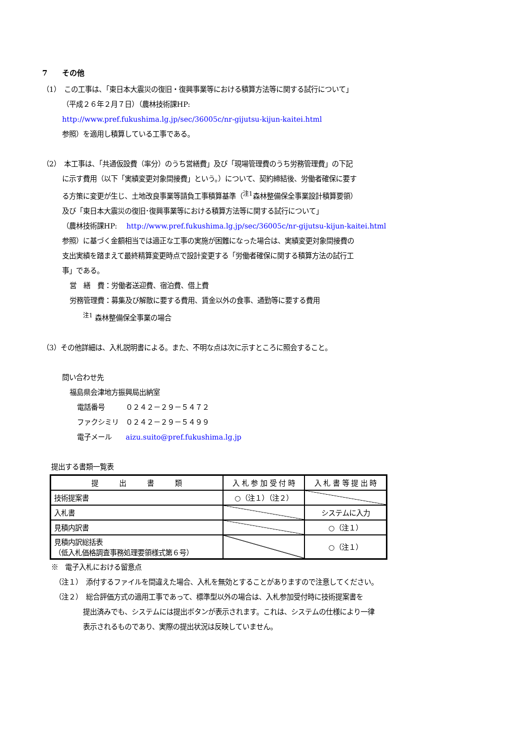7　　その他
（1）　この工事は、「東日本大震災の復旧・復興事業等における積算方法等に関する試行について」
（平成２６年２月７日）（農林技術課HP:
http://www.pref.fukushima.lg.jp/sec/36005c/nr-gijutsu-kijun-kaitei.html
参照）を適用し積算している工事である。
（2）　本工事は、「共通仮設費（率分）のうち営繕費」及び「現場管理費のうち労務管理費」の下記
に示す費用（以下「実績変更対象間接費」という。）について、契約締結後、労働者確保に要す
る方策に変更が生じ、土地改良事業等請負工事積算基準（<sup>注1</sup>森林整備保全事業設計積算要領）
及び「東日本大震災の復旧･復興事業等における積算方法等に関する試行について」
（農林技術課HP:　 http://www.pref.fukushima.lg.jp/sec/36005c/nr-gijutsu-kijun-kaitei.html
参照）に基づく金額相当では適正な工事の実施が困難になった場合は、実績変更対象間接費の
支出実績を踏まえて最終精算変更時点で設計変更する「労働者確保に関する積算方法の試行工
事」である。
営　繕　費：労働者送迎費、宿泊費、借上費
労務管理費：募集及び解散に要する費用、賃金以外の食事、通勤等に要する費用
<sup>注1</sup> 森林整備保全事業の場合
（3）その他詳細は、入札説明書による。また、不明な点は次に示すところに照会すること。
問い合わせ先
福島県会津地方振興局出納室
電話番号　　　０２４２－２９－５４７２
ファクシミリ　０２４２－２９－５４９９
電子メール　　aizu.suito@pref.fukushima.lg.jp
提出する書類一覧表
| 提 出 書 類 | 入 札 参 加 受 付 時 | 入 札 書 等 提 出 時 |
| --- | --- | --- |
| 技術提案書 | ○（注１）（注２） | |
| 入札書 | | システムに入力 |
| 見積内訳書 | | ○（注１） |
| 見積内訳総括表 （低入札価格調査事務処理要領様式第６号） | | ○（注１） |
※　電子入札における留意点
（注１）　添付するファイルを間違えた場合、入札を無効とすることがありますので注意してください。
（注２）　総合評価方式の適用工事であって、標準型以外の場合は、入札参加受付時に技術提案書を
提出済みでも、システムには提出ボタンが表示されます。これは、システムの仕様により一律
表示されるものであり、実際の提出状況は反映していません。